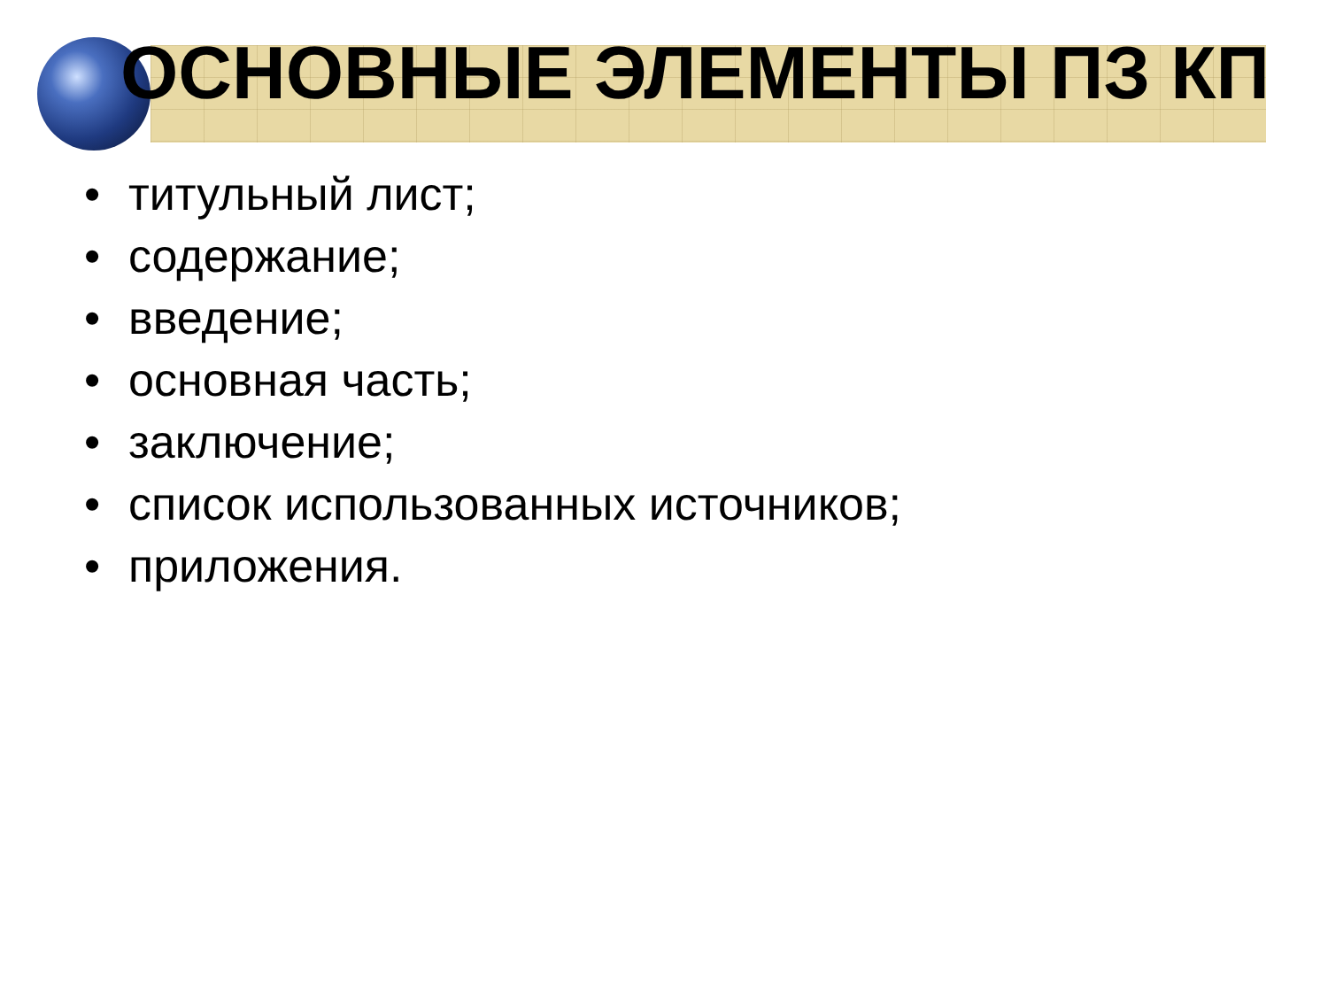ОСНОВНЫЕ ЭЛЕМЕНТЫ ПЗ КП
• титульный лист;
• содержание;
• введение;
• основная часть;
• заключение;
• список использованных источников;
• приложения.